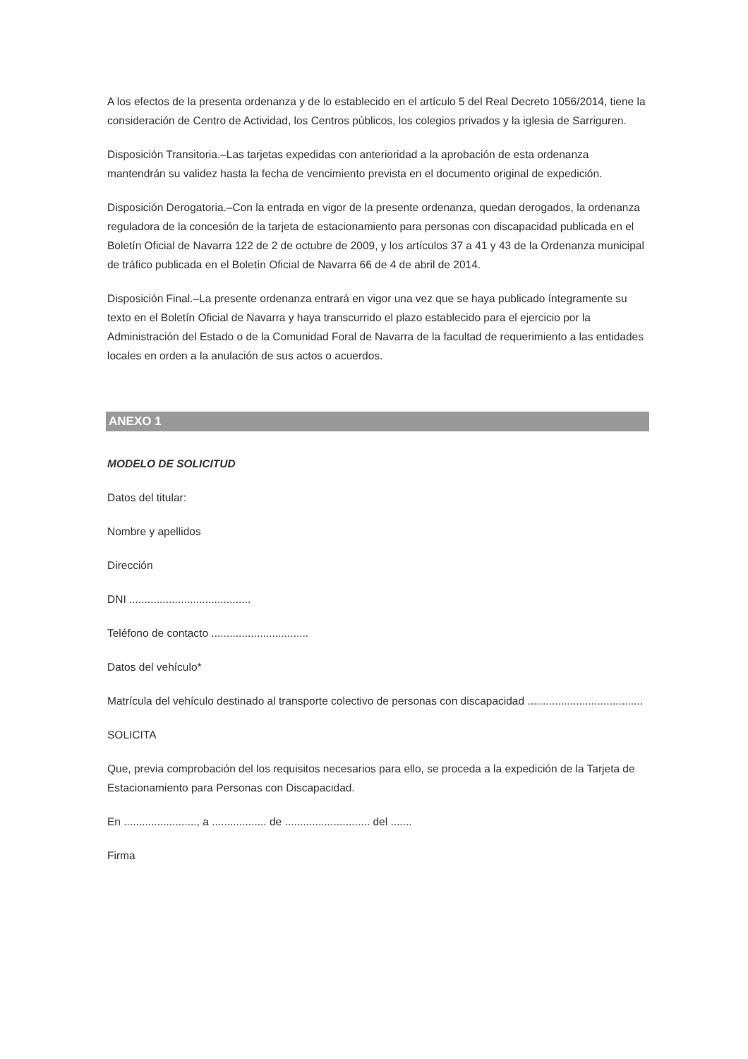A los efectos de la presenta ordenanza y de lo establecido en el artículo 5 del Real Decreto 1056/2014, tiene la consideración de Centro de Actividad, los Centros públicos, los colegios privados y la iglesia de Sarriguren.
Disposición Transitoria.–Las tarjetas expedidas con anterioridad a la aprobación de esta ordenanza mantendrán su validez hasta la fecha de vencimiento prevista en el documento original de expedición.
Disposición Derogatoria.–Con la entrada en vigor de la presente ordenanza, quedan derogados, la ordenanza reguladora de la concesión de la tarjeta de estacionamiento para personas con discapacidad publicada en el Boletín Oficial de Navarra 122 de 2 de octubre de 2009, y los artículos 37 a 41 y 43 de la Ordenanza municipal de tráfico publicada en el Boletín Oficial de Navarra 66 de 4 de abril de 2014.
Disposición Final.–La presente ordenanza entrará en vigor una vez que se haya publicado íntegramente su texto en el Boletín Oficial de Navarra y haya transcurrido el plazo establecido para el ejercicio por la Administración del Estado o de la Comunidad Foral de Navarra de la facultad de requerimiento a las entidades locales en orden a la anulación de sus actos o acuerdos.
ANEXO 1
MODELO DE SOLICITUD
Datos del titular:
Nombre y apellidos
Dirección
DNI ........................................
Teléfono de contacto ................................
Datos del vehículo*
Matrícula del vehículo destinado al transporte colectivo de personas con discapacidad ......................................
SOLICITA
Que, previa comprobación del los requisitos necesarios para ello, se proceda a la expedición de la Tarjeta de Estacionamiento para Personas con Discapacidad.
En ........................, a .................. de ............................ del .......
Firma